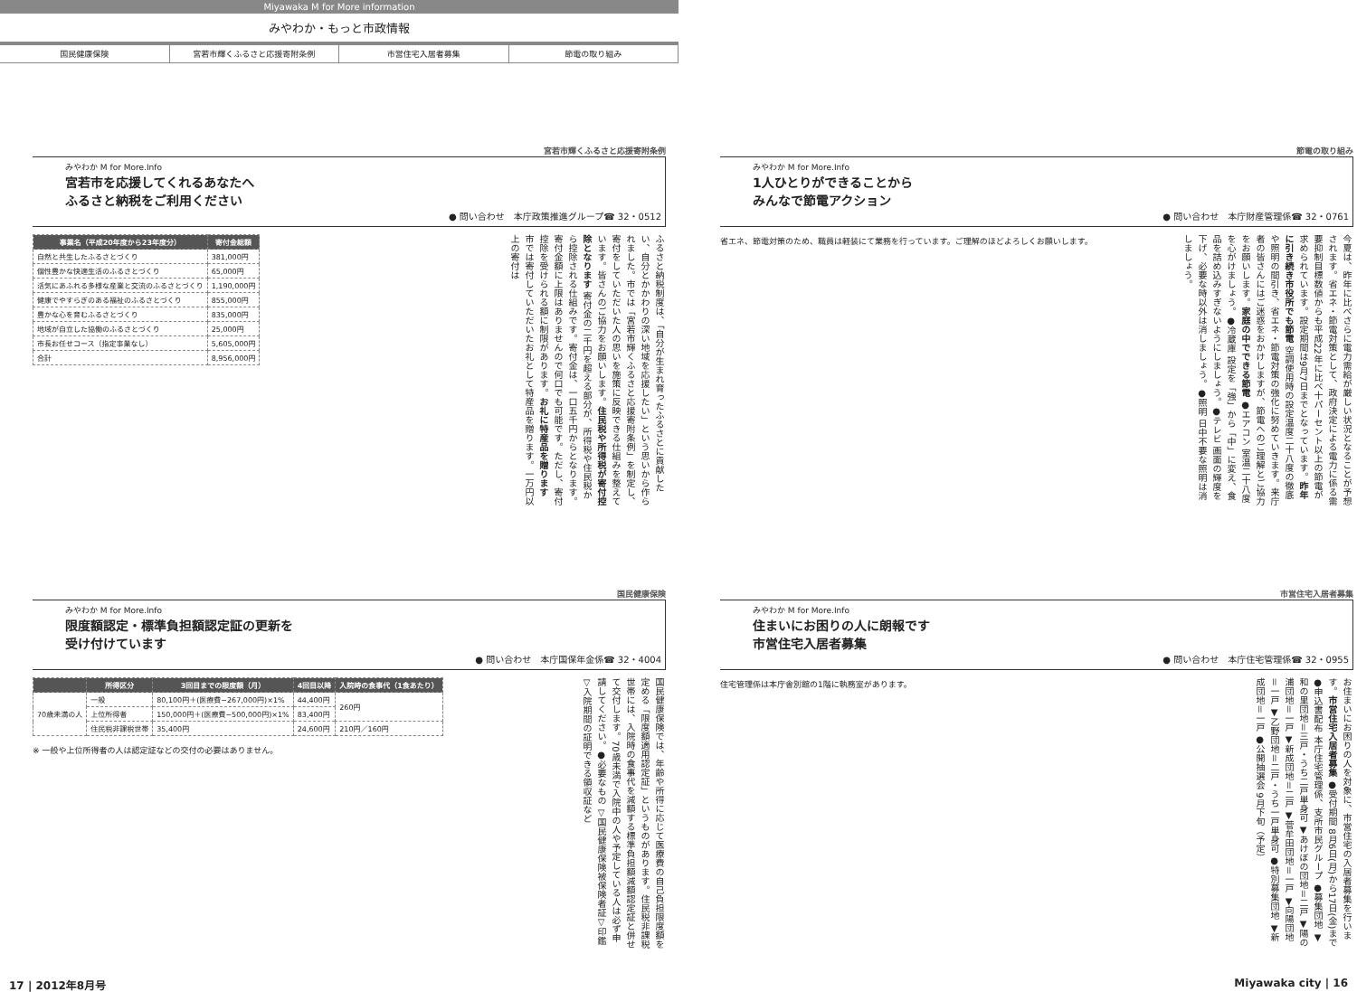Miyawaka M for More information
みやわか・もっと市政情報
国民健康保険 宮若市輝くふるさと応援寄附条例 市営住宅入居者募集 節電の取り組み
宮若市輝くふるさと応援寄附条例
みやわか M for More.Info
宮若市を応援してくれるあなたへ
ふるさと納税をご利用ください
● 問い合わせ　本庁政策推進グループ☎ 32・0512
ふるさと納税制度は、「自分が生まれ育ったふるさとに貢献したい、自分とかかわりの深い地域を応援したい」という思いから作られました。市では「宮若市輝くふるさと応援寄附条例」を制定し、寄付をしていただいた人の思いを施策に反映できる仕組みを整えています。皆さんのご協力をお願いします。住民税や所得税が寄付控除となります 寄付金の二千円を超える部分が、所得税や住民税から控除される仕組みです。寄付金は、一口五千円からとなります。寄付金額に上限はありませんので何口でも可能です。ただし、寄付控除を受けられる額に制限があります。お礼に特産品を贈ります 市では寄付していただいたお礼として特産品を贈ります。一万円以上の寄付は
| 事業名（平成20年度から23年度分） | 寄付金総額 |
| --- | --- |
| 自然と共生したふるさとづくり | 381,000円 |
| 個性豊かな快適生活のふるさとづくり | 65,000円 |
| 活気にあふれる多様な産業と交流のふるさとづくり | 1,190,000円 |
| 健康でやすらぎのある福祉のふるさとづくり | 855,000円 |
| 豊かな心を育むふるさとづくり | 835,000円 |
| 地域が自立した協働のふるさとづくり | 25,000円 |
| 市長お任せコース（指定事業なし） | 5,605,000円 |
| 合計 | 8,956,000円 |
節電の取り組み
みやわか M for More.Info
1人ひとりができることから
みんなで節電アクション
● 問い合わせ　本庁財産管理係☎ 32・0761
今夏は、昨年に比べさらに電力需給が厳しい状況となることが予想されます。省エネ・節電対策として、政府決定による電力に係る需要抑制目標数値からも平成22年に比べ十パーセント以上の節電が求められています。設定期間は9月7日までとなっています。昨年に引き続き市役所でも節電 空調使用時の設定温度二十八度の徹底や照明の間引き、省エネ・節電対策の強化に努めていきます。来庁者の皆さんにはご迷惑をおかけしますが、節電へのご理解とご協力をお願いします。家庭の中でできる節電 ●エアコン 室温二十八度を心がけましょう。●冷蔵庫 設定を「強」から「中」に変え、食品を詰め込みすぎないようにしましょう。●テレビ 画面の輝度を下げ、必要な時以外は消しましょう。●照明 日中不要な照明は消しましょう。
省エネ、節電対策のため、職員は軽装にて業務を行っています。ご理解のほどよろしくお願いします。
国民健康保険
みやわか M for More.Info
限度額認定・標準負担額認定証の更新を
受け付けています
● 問い合わせ　本庁国保年金係☎ 32・4004
国民健康保険では、年齢や所得に応じて医療費の自己負担限度額を定める「限度額適用認定証」というものがあります。住民税非課税世帯には、入院時の食事代を減額する標準負担額減額認定証と併せて交付します。70歳未満で入院中の人や予定している人は必ず申請してください。●必要なもの ▽国民健康保険被保険者証▽印鑑▽入院期間の証明できる領収証など
| | 所得区分 | 3回目までの限度額（月） | 4回目以降 | 入院時の食事代（1食あたり） |
| --- | --- | --- | --- | --- |
| 70歳未満の人 | 一般 | 80,100円＋(医療費−267,000円)×1% | 44,400円 | 260円 |
| | 上位所得者 | 150,000円＋(医療費−500,000円)×1% | 83,400円 | |
| | 住民税非課税世帯 | 35,400円 | 24,600円 | 210円／160円 |
※ 一般や上位所得者の人は認定証などの交付の必要はありません。
市営住宅入居者募集
みやわか M for More.Info
住まいにお困りの人に朗報です
市営住宅入居者募集
● 問い合わせ　本庁住宅管理係☎ 32・0955
お住まいにお困りの人を対象に、市営住宅の入居者募集を行います。市営住宅入居者募集 ●受付期間 8月6日(月)から17日(金)まで ●申込書配布 本庁住宅管理係、支所市民グループ ●募集団地 ▼和の里団地＝三戸・うち二戸単身可 ▼あけぼの団地＝二戸 ▼陽の浦団地＝一戸 ▼新成団地＝二戸 ▼菅牟田団地＝一戸 ▼向陽団地＝一戸 ▼乙野団地＝二戸・うち一戸単身可 ●特別募集団地 ▼新成団地＝一戸 ●公開抽選会 9月下旬（予定）
住宅管理係は本庁舎別館の1階に執務室があります。
17 | 2012年8月号 Miyawaka city | 16